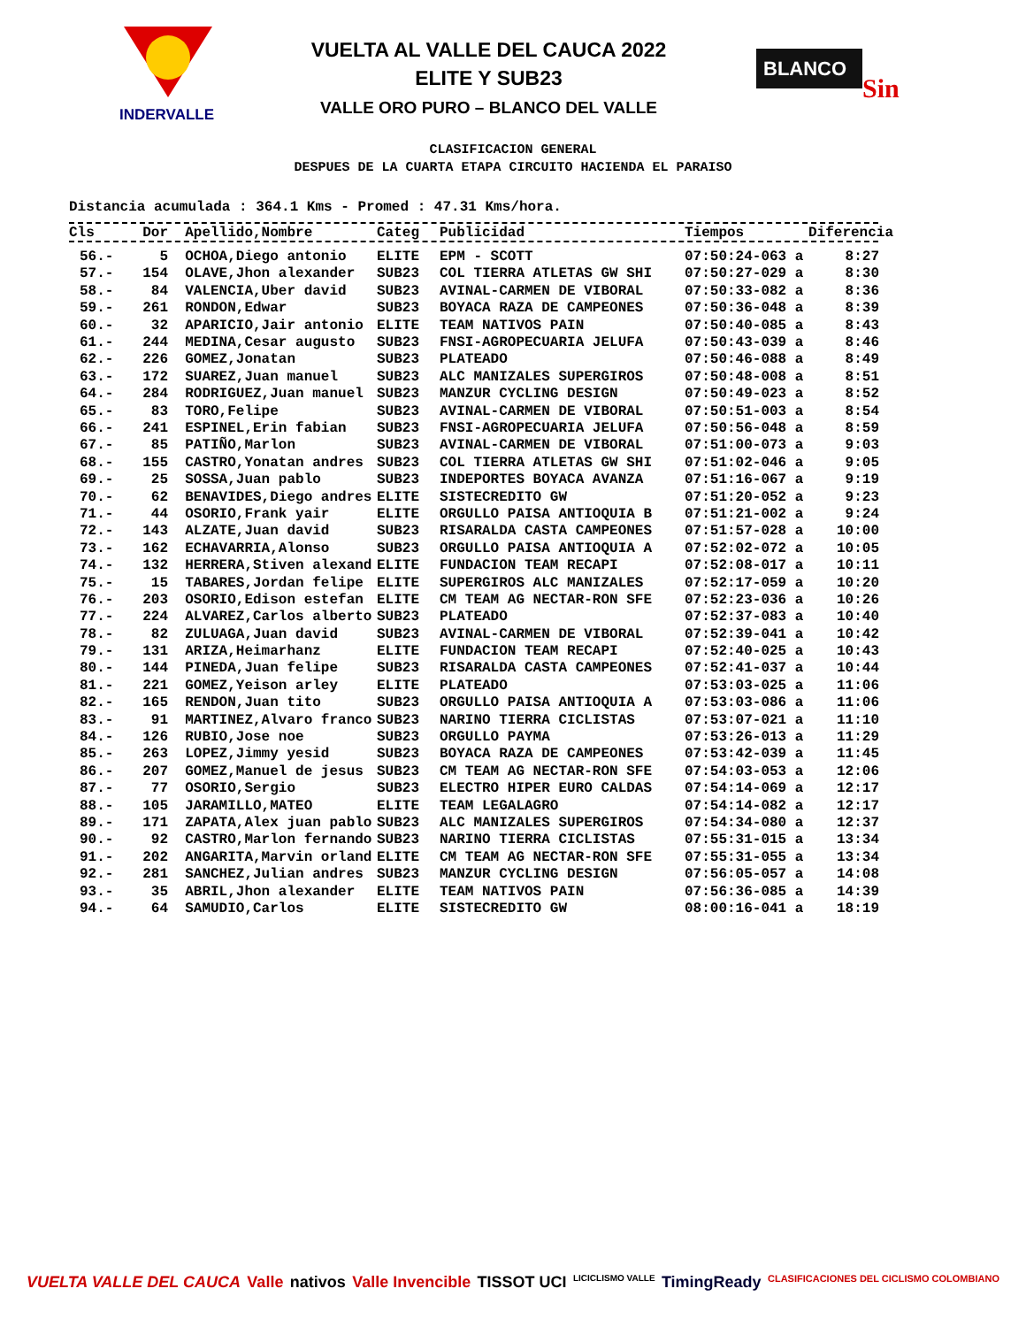INDERVALLE
VUELTA AL VALLE DEL CAUCA 2022
ELITE Y SUB23
VALLE ORO PURO – BLANCO DEL VALLE
BLANCO
Sin
CLASIFICACION GENERAL
DESPUES DE LA CUARTA ETAPA CIRCUITO HACIENDA EL PARAISO
Distancia acumulada : 364.1 Kms - Promed : 47.31 Kms/hora.
| Cls | Dor | Apellido,Nombre | Categ | Publicidad | Tiempos | Diferencia |
| --- | --- | --- | --- | --- | --- | --- |
| 56.- | 5 | OCHOA,Diego antonio | ELITE | EPM - SCOTT | 07:50:24-063 a | 8:27 |
| 57.- | 154 | OLAVE,Jhon alexander | SUB23 | COL TIERRA ATLETAS GW SHI | 07:50:27-029 a | 8:30 |
| 58.- | 84 | VALENCIA,Uber david | SUB23 | AVINAL-CARMEN DE VIBORAL | 07:50:33-082 a | 8:36 |
| 59.- | 261 | RONDON,Edwar | SUB23 | BOYACA RAZA DE CAMPEONES | 07:50:36-048 a | 8:39 |
| 60.- | 32 | APARICIO,Jair antonio | ELITE | TEAM NATIVOS PAIN | 07:50:40-085 a | 8:43 |
| 61.- | 244 | MEDINA,Cesar augusto | SUB23 | FNSI-AGROPECUARIA JELUFA | 07:50:43-039 a | 8:46 |
| 62.- | 226 | GOMEZ,Jonatan | SUB23 | PLATEADO | 07:50:46-088 a | 8:49 |
| 63.- | 172 | SUAREZ,Juan manuel | SUB23 | ALC MANIZALES SUPERGIROS | 07:50:48-008 a | 8:51 |
| 64.- | 284 | RODRIGUEZ,Juan manuel | SUB23 | MANZUR CYCLING DESIGN | 07:50:49-023 a | 8:52 |
| 65.- | 83 | TORO,Felipe | SUB23 | AVINAL-CARMEN DE VIBORAL | 07:50:51-003 a | 8:54 |
| 66.- | 241 | ESPINEL,Erin fabian | SUB23 | FNSI-AGROPECUARIA JELUFA | 07:50:56-048 a | 8:59 |
| 67.- | 85 | PATIÑO,Marlon | SUB23 | AVINAL-CARMEN DE VIBORAL | 07:51:00-073 a | 9:03 |
| 68.- | 155 | CASTRO,Yonatan andres | SUB23 | COL TIERRA ATLETAS GW SHI | 07:51:02-046 a | 9:05 |
| 69.- | 25 | SOSSA,Juan pablo | SUB23 | INDEPORTES BOYACA AVANZA | 07:51:16-067 a | 9:19 |
| 70.- | 62 | BENAVIDES,Diego andres | ELITE | SISTECREDITO GW | 07:51:20-052 a | 9:23 |
| 71.- | 44 | OSORIO,Frank yair | ELITE | ORGULLO PAISA ANTIOQUIA B | 07:51:21-002 a | 9:24 |
| 72.- | 143 | ALZATE,Juan david | SUB23 | RISARALDA CASTA CAMPEONES | 07:51:57-028 a | 10:00 |
| 73.- | 162 | ECHAVARRIA,Alonso | SUB23 | ORGULLO PAISA ANTIOQUIA A | 07:52:02-072 a | 10:05 |
| 74.- | 132 | HERRERA,Stiven alexand | ELITE | FUNDACION TEAM RECAPI | 07:52:08-017 a | 10:11 |
| 75.- | 15 | TABARES,Jordan felipe | ELITE | SUPERGIROS ALC MANIZALES | 07:52:17-059 a | 10:20 |
| 76.- | 203 | OSORIO,Edison estefan | ELITE | CM TEAM AG NECTAR-RON SFE | 07:52:23-036 a | 10:26 |
| 77.- | 224 | ALVAREZ,Carlos alberto | SUB23 | PLATEADO | 07:52:37-083 a | 10:40 |
| 78.- | 82 | ZULUAGA,Juan david | SUB23 | AVINAL-CARMEN DE VIBORAL | 07:52:39-041 a | 10:42 |
| 79.- | 131 | ARIZA,Heimarhanz | ELITE | FUNDACION TEAM RECAPI | 07:52:40-025 a | 10:43 |
| 80.- | 144 | PINEDA,Juan felipe | SUB23 | RISARALDA CASTA CAMPEONES | 07:52:41-037 a | 10:44 |
| 81.- | 221 | GOMEZ,Yeison arley | ELITE | PLATEADO | 07:53:03-025 a | 11:06 |
| 82.- | 165 | RENDON,Juan tito | SUB23 | ORGULLO PAISA ANTIOQUIA A | 07:53:03-086 a | 11:06 |
| 83.- | 91 | MARTINEZ,Alvaro franco | SUB23 | NARINO TIERRA CICLISTAS | 07:53:07-021 a | 11:10 |
| 84.- | 126 | RUBIO,Jose noe | SUB23 | ORGULLO PAYMA | 07:53:26-013 a | 11:29 |
| 85.- | 263 | LOPEZ,Jimmy yesid | SUB23 | BOYACA RAZA DE CAMPEONES | 07:53:42-039 a | 11:45 |
| 86.- | 207 | GOMEZ,Manuel de jesus | SUB23 | CM TEAM AG NECTAR-RON SFE | 07:54:03-053 a | 12:06 |
| 87.- | 77 | OSORIO,Sergio | SUB23 | ELECTRO HIPER EURO CALDAS | 07:54:14-069 a | 12:17 |
| 88.- | 105 | JARAMILLO,MATEO | ELITE | TEAM LEGALAGRO | 07:54:14-082 a | 12:17 |
| 89.- | 171 | ZAPATA,Alex juan pablo | SUB23 | ALC MANIZALES SUPERGIROS | 07:54:34-080 a | 12:37 |
| 90.- | 92 | CASTRO,Marlon fernando | SUB23 | NARINO TIERRA CICLISTAS | 07:55:31-015 a | 13:34 |
| 91.- | 202 | ANGARITA,Marvin orland | ELITE | CM TEAM AG NECTAR-RON SFE | 07:55:31-055 a | 13:34 |
| 92.- | 281 | SANCHEZ,Julian andres | SUB23 | MANZUR CYCLING DESIGN | 07:56:05-057 a | 14:08 |
| 93.- | 35 | ABRIL,Jhon alexander | ELITE | TEAM NATIVOS PAIN | 07:56:36-085 a | 14:39 |
| 94.- | 64 | SAMUDIO,Carlos | ELITE | SISTECREDITO GW | 08:00:16-041 a | 18:19 |
VUELTA VALLE DEL CAUCA Valle nativos Valle Invencible TISSOT UCI LICICLISMO VALLE TimingReady CLASIFICACIONES DEL CICLISMO COLOMBIANO